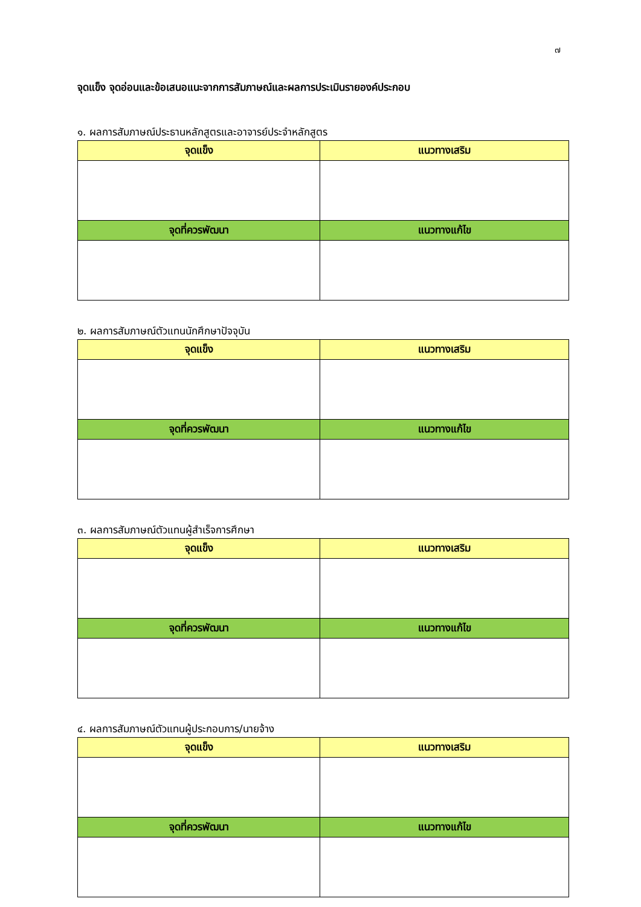๗
จุดแข็ง จุดอ่อนและข้อเสนอแนะจากการสัมภาษณ์และผลการประเมินรายองค์ประกอบ
๑. ผลการสัมภาษณ์ประธานหลักสูตรและอาจารย์ประจำหลักสูตร
| จุดแข็ง | แนวทางเสริม |
| --- | --- |
| จุดที่ควรพัฒนา | แนวทางแก้ไข |
๒. ผลการสัมภาษณ์ตัวแทนนักศึกษาปัจจุบัน
| จุดแข็ง | แนวทางเสริม |
| --- | --- |
| จุดที่ควรพัฒนา | แนวทางแก้ไข |
๓. ผลการสัมภาษณ์ตัวแทนผู้สำเร็จการศึกษา
| จุดแข็ง | แนวทางเสริม |
| --- | --- |
| จุดที่ควรพัฒนา | แนวทางแก้ไข |
๔. ผลการสัมภาษณ์ตัวแทนผู้ประกอบการ/นายจ้าง
| จุดแข็ง | แนวทางเสริม |
| --- | --- |
| จุดที่ควรพัฒนา | แนวทางแก้ไข |